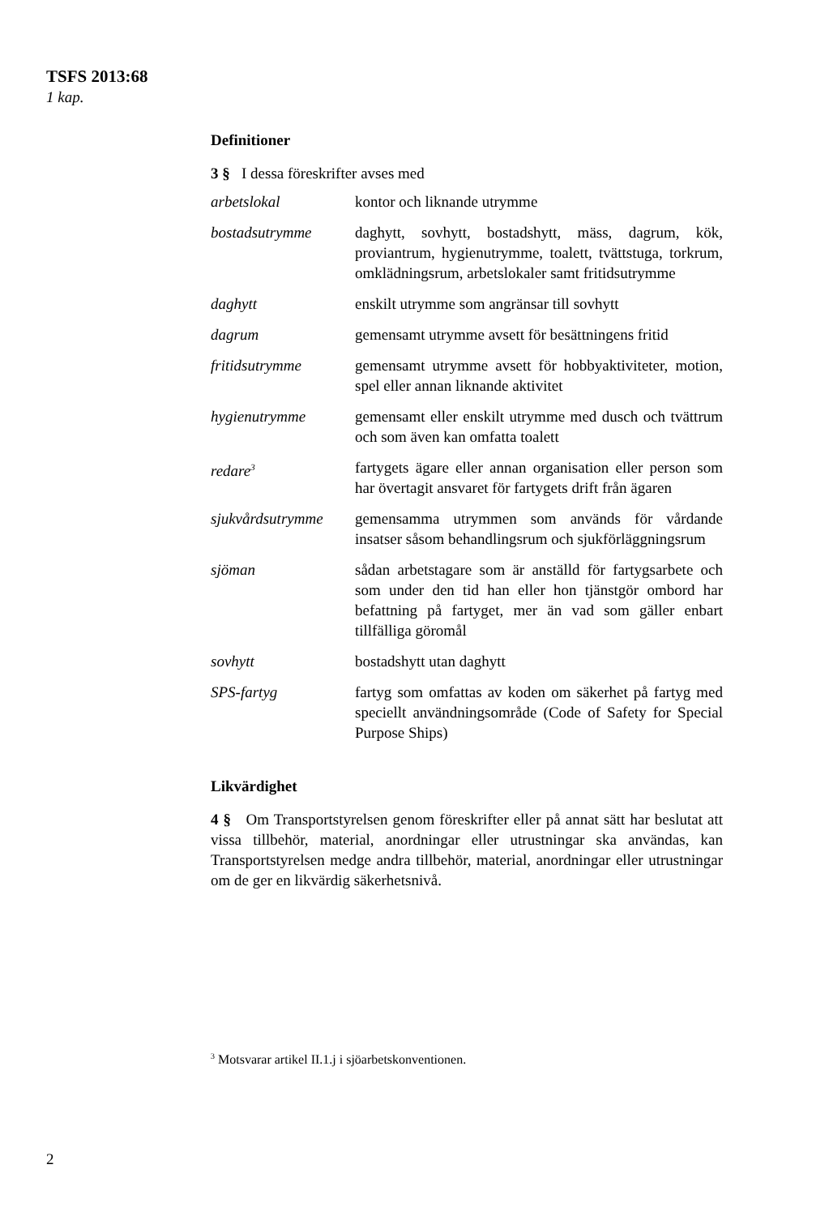TSFS 2013:68
1 kap.
Definitioner
3 § I dessa föreskrifter avses med
| arbetslokal | kontor och liknande utrymme |
| bostadsutrymme | daghytt, sovhytt, bostadshytt, mäss, dagrum, kök, proviantrum, hygienutrymme, toalett, tvättstuga, torkrum, omklädningsrum, arbetslokaler samt fritidsutrymme |
| daghytt | enskilt utrymme som angränsar till sovhytt |
| dagrum | gemensamt utrymme avsett för besättningens fritid |
| fritidsutrymme | gemensamt utrymme avsett för hobbyaktiviteter, motion, spel eller annan liknande aktivitet |
| hygienutrymme | gemensamt eller enskilt utrymme med dusch och tvättrum och som även kan omfatta toalett |
| redare<sup>3</sup> | fartygets ägare eller annan organisation eller person som har övertagit ansvaret för fartygets drift från ägaren |
| sjukvårdsutrymme | gemensamma utrymmen som används för vårdande insatser såsom behandlingsrum och sjukförläggningsrum |
| sjöman | sådan arbetstagare som är anställd för fartygsarbete och som under den tid han eller hon tjänstgör ombord har befattning på fartyget, mer än vad som gäller enbart tillfälliga göromål |
| sovhytt | bostadshytt utan daghytt |
| SPS-fartyg | fartyg som omfattas av koden om säkerhet på fartyg med speciellt användningsområde (Code of Safety for Special Purpose Ships) |
Likvärdighet
4 § Om Transportstyrelsen genom föreskrifter eller på annat sätt har beslutat att vissa tillbehör, material, anordningar eller utrustningar ska användas, kan Transportstyrelsen medge andra tillbehör, material, anordningar eller utrustningar om de ger en likvärdig säkerhetsnivå.
<sup>3</sup> Motsvarar artikel II.1.j i sjöarbetskonventionen.
2